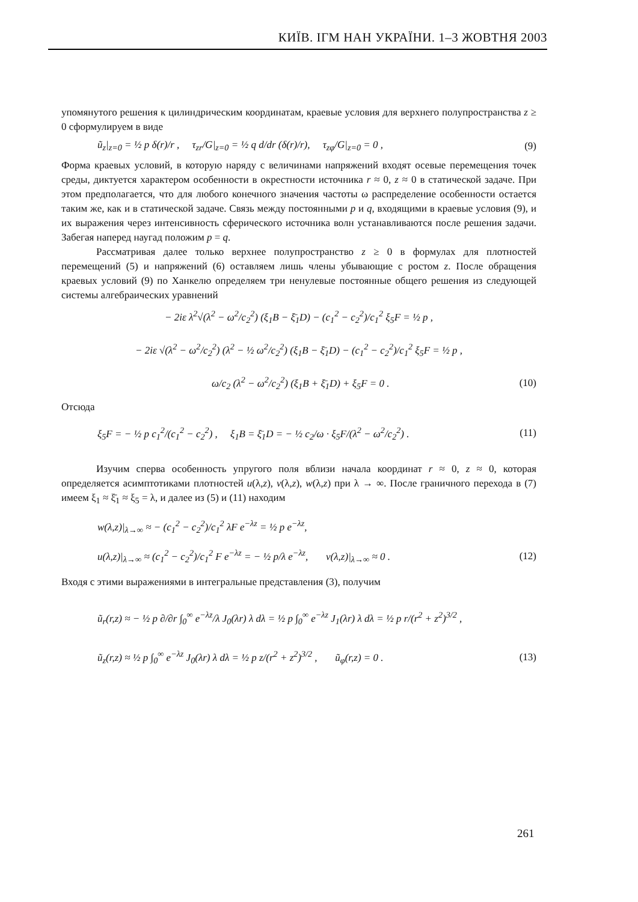КИЇВ. ІГМ НАН УКРАЇНИ. 1–3 ЖОВТНЯ 2003
упомянутого решения к цилиндрическим координатам, краевые условия для верхнего полупространства z ≥ 0 сформулируем в виде
ũ<sub>z</sub>|<sub>z=0</sub> = ½ p δ(r)/r , τ<sub>zr</sub>/G|<sub>z=0</sub> = ½ q d/dr (δ(r)/r), τ<sub>zφ</sub>/G|<sub>z=0</sub> = 0 , (9)
Форма краевых условий, в которую наряду с величинами напряжений входят осевые перемещения точек среды, диктуется характером особенности в окрестности источника r ≈ 0, z ≈ 0 в статической задаче. При этом предполагается, что для любого конечного значения частоты ω распределение особенности остается таким же, как и в статической задаче. Связь между постоянными p и q, входящими в краевые условия (9), и их выражения через интенсивность сферического источника волн устанавливаются после решения задачи. Забегая наперед наугад положим p = q.
Рассматривая далее только верхнее полупространство z ≥ 0 в формулах для плотностей перемещений (5) и напряжений (6) оставляем лишь члены убывающие с ростом z. После обращения краевых условий (9) по Ханкелю определяем три ненулевые постоянные общего решения из следующей системы алгебраических уравнений
− 2iε λ<sup>2</sup>√(λ<sup>2</sup> − ω<sup>2</sup>/c<sub>2</sub><sup>2</sup>) (ξ<sub>1</sub>B − ξ̄<sub>1</sub>D) − (c<sub>1</sub><sup>2</sup> − c<sub>2</sub><sup>2</sup>)/c<sub>1</sub><sup>2</sup> ξ<sub>5</sub>F = ½ p ,
− 2iε √(λ<sup>2</sup> − ω<sup>2</sup>/c<sub>2</sub><sup>2</sup>) (λ<sup>2</sup> − ½ ω<sup>2</sup>/c<sub>2</sub><sup>2</sup>) (ξ<sub>1</sub>B − ξ̄<sub>1</sub>D) − (c<sub>1</sub><sup>2</sup> − c<sub>2</sub><sup>2</sup>)/c<sub>1</sub><sup>2</sup> ξ<sub>5</sub>F = ½ p ,
ω/c<sub>2</sub> (λ<sup>2</sup> − ω<sup>2</sup>/c<sub>2</sub><sup>2</sup>) (ξ<sub>1</sub>B + ξ̄<sub>1</sub>D) + ξ<sub>5</sub>F = 0 . (10)
Отсюда
ξ<sub>5</sub>F = − ½ p c<sub>1</sub><sup>2</sup>/(c<sub>1</sub><sup>2</sup> − c<sub>2</sub><sup>2</sup>) , ξ<sub>1</sub>B = ξ̄<sub>1</sub>D = − ½ c<sub>2</sub>/ω · ξ<sub>5</sub>F/(λ<sup>2</sup> − ω<sup>2</sup>/c<sub>2</sub><sup>2</sup>) . (11)
Изучим сперва особенность упругого поля вблизи начала координат r ≈ 0, z ≈ 0, которая определяется асимптотиками плотностей u(λ,z), v(λ,z), w(λ,z) при λ → ∞. После граничного перехода в (7) имеем ξ<sub>1</sub> ≈ ξ̄<sub>1</sub> ≈ ξ<sub>5</sub> = λ, и далее из (5) и (11) находим
w(λ,z)|<sub>λ→∞</sub> ≈ − (c<sub>1</sub><sup>2</sup> − c<sub>2</sub><sup>2</sup>)/c<sub>1</sub><sup>2</sup> λF e<sup>−λz</sup> = ½ p e<sup>−λz</sup>,
u(λ,z)|<sub>λ→∞</sub> ≈ (c<sub>1</sub><sup>2</sup> − c<sub>2</sub><sup>2</sup>)/c<sub>1</sub><sup>2</sup> F e<sup>−λz</sup> = − ½ p/λ e<sup>−λz</sup>, v(λ,z)|<sub>λ→∞</sub> ≈ 0 . (12)
Входя с этими выражениями в интегральные представления (3), получим
ũ<sub>r</sub>(r,z) ≈ − ½ p ∂/∂r ∫<sub>0</sub><sup>∞</sup> e<sup>−λz</sup>/λ J<sub>0</sub>(λr) λ dλ = ½ p ∫<sub>0</sub><sup>∞</sup> e<sup>−λz</sup> J<sub>1</sub>(λr) λ dλ = ½ p r/(r<sup>2</sup> + z<sup>2</sup>)<sup>3/2</sup> ,
ũ<sub>z</sub>(r,z) ≈ ½ p ∫<sub>0</sub><sup>∞</sup> e<sup>−λz</sup> J<sub>0</sub>(λr) λ dλ = ½ p z/(r<sup>2</sup> + z<sup>2</sup>)<sup>3/2</sup> , ũ<sub>φ</sub>(r,z) = 0 . (13)
261